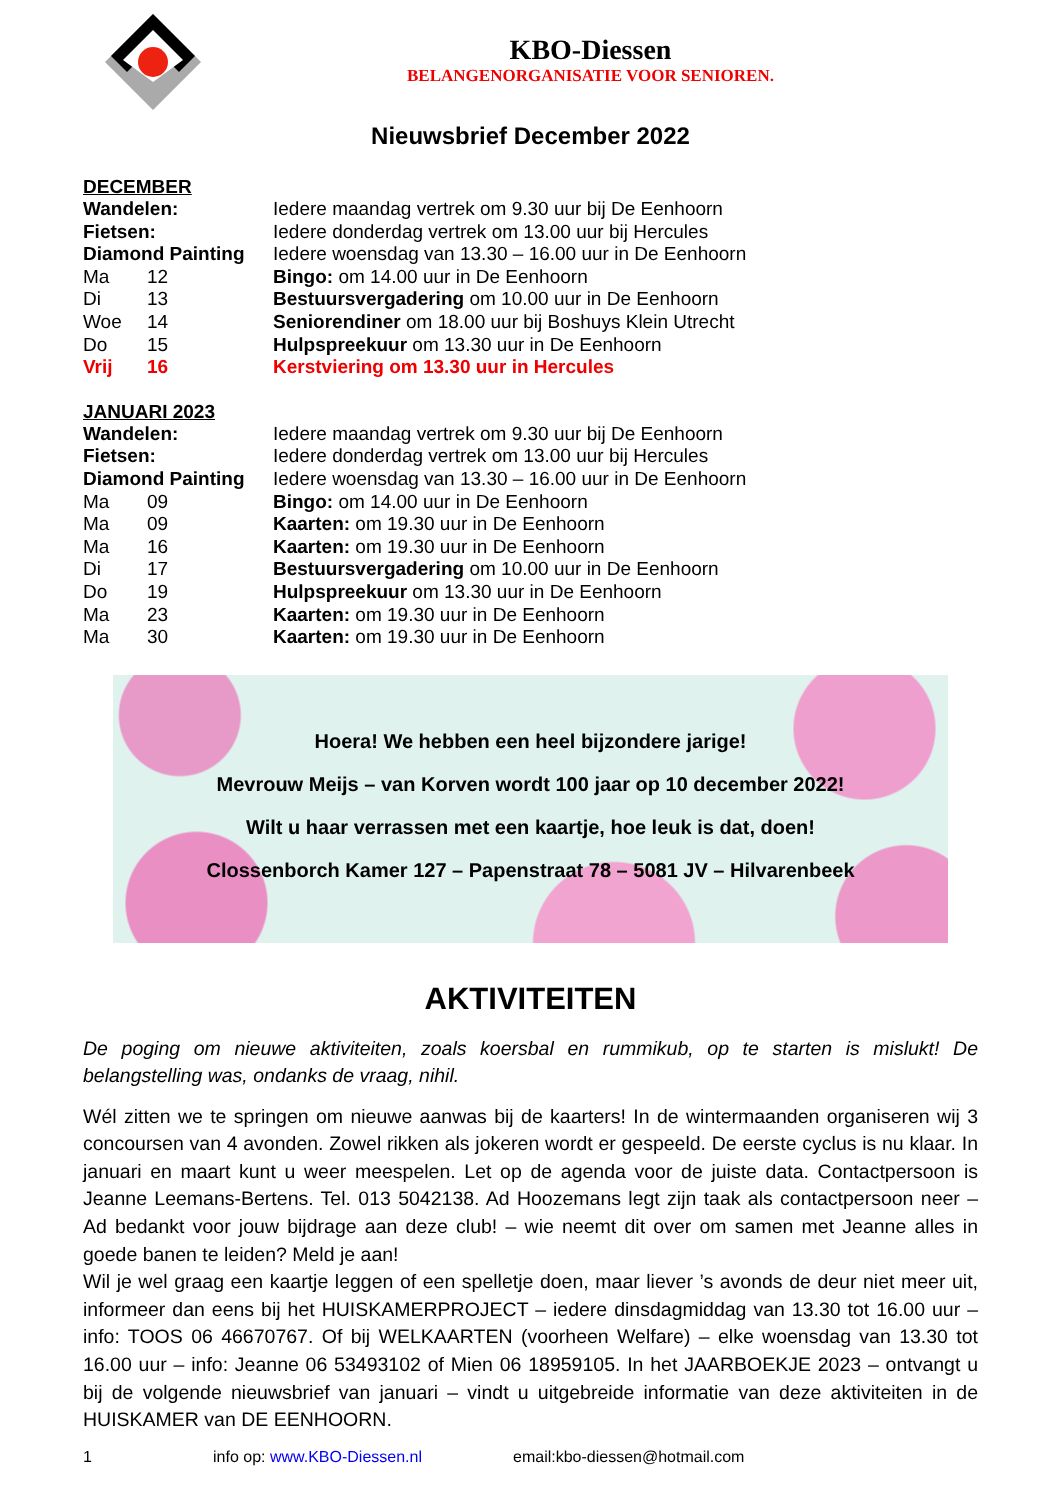KBO-Diessen
BELANGENORGANISATIE VOOR SENIOREN.
Nieuwsbrief December 2022
DECEMBER
| Wandelen: | | Iedere maandag vertrek om 9.30 uur bij De Eenhoorn |
| Fietsen: | | Iedere donderdag vertrek om 13.00 uur bij Hercules |
| Diamond Painting | | Iedere woensdag van 13.30 – 16.00 uur in De Eenhoorn |
| Ma | 12 | Bingo: om 14.00 uur in De Eenhoorn |
| Di | 13 | Bestuursvergadering om 10.00 uur in De Eenhoorn |
| Woe | 14 | Seniorendiner om 18.00 uur bij Boshuys Klein Utrecht |
| Do | 15 | Hulpspreekuur om 13.30 uur in De Eenhoorn |
| Vrij | 16 | Kerstviering om 13.30 uur in Hercules |
JANUARI 2023
| Wandelen: | | Iedere maandag vertrek om 9.30 uur bij De Eenhoorn |
| Fietsen: | | Iedere donderdag vertrek om 13.00 uur bij Hercules |
| Diamond Painting | | Iedere woensdag van 13.30 – 16.00 uur in De Eenhoorn |
| Ma | 09 | Bingo: om 14.00 uur in De Eenhoorn |
| Ma | 09 | Kaarten: om 19.30 uur in De Eenhoorn |
| Ma | 16 | Kaarten: om 19.30 uur in De Eenhoorn |
| Di | 17 | Bestuursvergadering om 10.00 uur in De Eenhoorn |
| Do | 19 | Hulpspreekuur om 13.30 uur in De Eenhoorn |
| Ma | 23 | Kaarten: om 19.30 uur in De Eenhoorn |
| Ma | 30 | Kaarten: om 19.30 uur in De Eenhoorn |
Hoera! We hebben een heel bijzondere jarige!
Mevrouw Meijs – van Korven wordt 100 jaar op 10 december 2022!
Wilt u haar verrassen met een kaartje, hoe leuk is dat, doen!
Clossenborch Kamer 127 – Papenstraat 78 – 5081 JV – Hilvarenbeek
AKTIVITEITEN
De poging om nieuwe aktiviteiten, zoals koersbal en rummikub, op te starten is mislukt! De belangstelling was, ondanks de vraag, nihil.
Wél zitten we te springen om nieuwe aanwas bij de kaarters! In de wintermaanden organiseren wij 3 concoursen van 4 avonden. Zowel rikken als jokeren wordt er gespeeld. De eerste cyclus is nu klaar. In januari en maart kunt u weer meespelen. Let op de agenda voor de juiste data. Contactpersoon is Jeanne Leemans-Bertens. Tel. 013 5042138. Ad Hoozemans legt zijn taak als contactpersoon neer – Ad bedankt voor jouw bijdrage aan deze club! – wie neemt dit over om samen met Jeanne alles in goede banen te leiden? Meld je aan!
Wil je wel graag een kaartje leggen of een spelletje doen, maar liever ’s avonds de deur niet meer uit, informeer dan eens bij het HUISKAMERPROJECT – iedere dinsdagmiddag van 13.30 tot 16.00 uur – info: TOOS 06 46670767. Of bij WELKAARTEN (voorheen Welfare) – elke woensdag van 13.30 tot 16.00 uur – info: Jeanne 06 53493102 of Mien 06 18959105. In het JAARBOEKJE 2023 – ontvangt u bij de volgende nieuwsbrief van januari – vindt u uitgebreide informatie van deze aktiviteiten in de HUISKAMER van DE EENHOORN.
1 info op: www.KBO-Diessen.nl email:kbo-diessen@hotmail.com